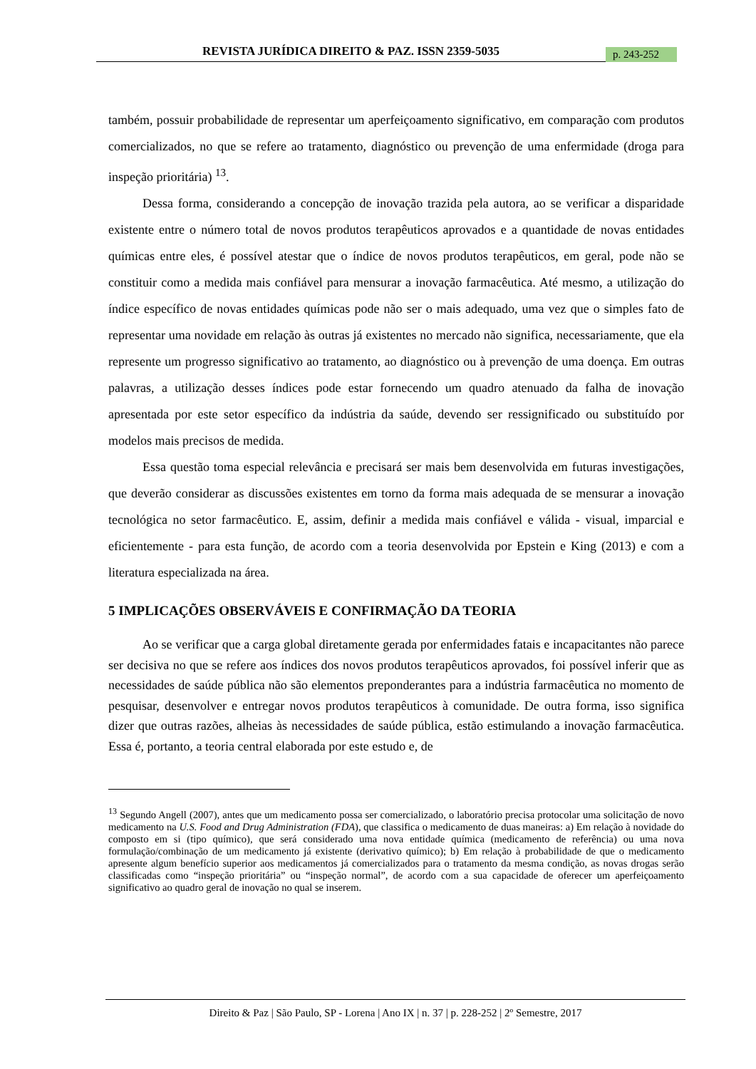REVISTA JURÍDICA DIREITO & PAZ. ISSN 2359-5035
p. 243-252
também, possuir probabilidade de representar um aperfeiçoamento significativo, em comparação com produtos comercializados, no que se refere ao tratamento, diagnóstico ou prevenção de uma enfermidade (droga para inspeção prioritária) <sup>13</sup>.
Dessa forma, considerando a concepção de inovação trazida pela autora, ao se verificar a disparidade existente entre o número total de novos produtos terapêuticos aprovados e a quantidade de novas entidades químicas entre eles, é possível atestar que o índice de novos produtos terapêuticos, em geral, pode não se constituir como a medida mais confiável para mensurar a inovação farmacêutica. Até mesmo, a utilização do índice específico de novas entidades químicas pode não ser o mais adequado, uma vez que o simples fato de representar uma novidade em relação às outras já existentes no mercado não significa, necessariamente, que ela represente um progresso significativo ao tratamento, ao diagnóstico ou à prevenção de uma doença. Em outras palavras, a utilização desses índices pode estar fornecendo um quadro atenuado da falha de inovação apresentada por este setor específico da indústria da saúde, devendo ser ressignificado ou substituído por modelos mais precisos de medida.
Essa questão toma especial relevância e precisará ser mais bem desenvolvida em futuras investigações, que deverão considerar as discussões existentes em torno da forma mais adequada de se mensurar a inovação tecnológica no setor farmacêutico. E, assim, definir a medida mais confiável e válida - visual, imparcial e eficientemente - para esta função, de acordo com a teoria desenvolvida por Epstein e King (2013) e com a literatura especializada na área.
5 IMPLICAÇÕES OBSERVÁVEIS E CONFIRMAÇÃO DA TEORIA
Ao se verificar que a carga global diretamente gerada por enfermidades fatais e incapacitantes não parece ser decisiva no que se refere aos índices dos novos produtos terapêuticos aprovados, foi possível inferir que as necessidades de saúde pública não são elementos preponderantes para a indústria farmacêutica no momento de pesquisar, desenvolver e entregar novos produtos terapêuticos à comunidade. De outra forma, isso significa dizer que outras razões, alheias às necessidades de saúde pública, estão estimulando a inovação farmacêutica. Essa é, portanto, a teoria central elaborada por este estudo e, de
<sup>13</sup> Segundo Angell (2007), antes que um medicamento possa ser comercializado, o laboratório precisa protocolar uma solicitação de novo medicamento na U.S. Food and Drug Administration (FDA), que classifica o medicamento de duas maneiras: a) Em relação à novidade do composto em si (tipo químico), que será considerado uma nova entidade química (medicamento de referência) ou uma nova formulação/combinação de um medicamento já existente (derivativo químico); b) Em relação à probabilidade de que o medicamento apresente algum benefício superior aos medicamentos já comercializados para o tratamento da mesma condição, as novas drogas serão classificadas como “inspeção prioritária” ou “inspeção normal”, de acordo com a sua capacidade de oferecer um aperfeiçoamento significativo ao quadro geral de inovação no qual se inserem.
Direito & Paz | São Paulo, SP - Lorena | Ano IX | n. 37 | p. 228-252 | 2º Semestre, 2017